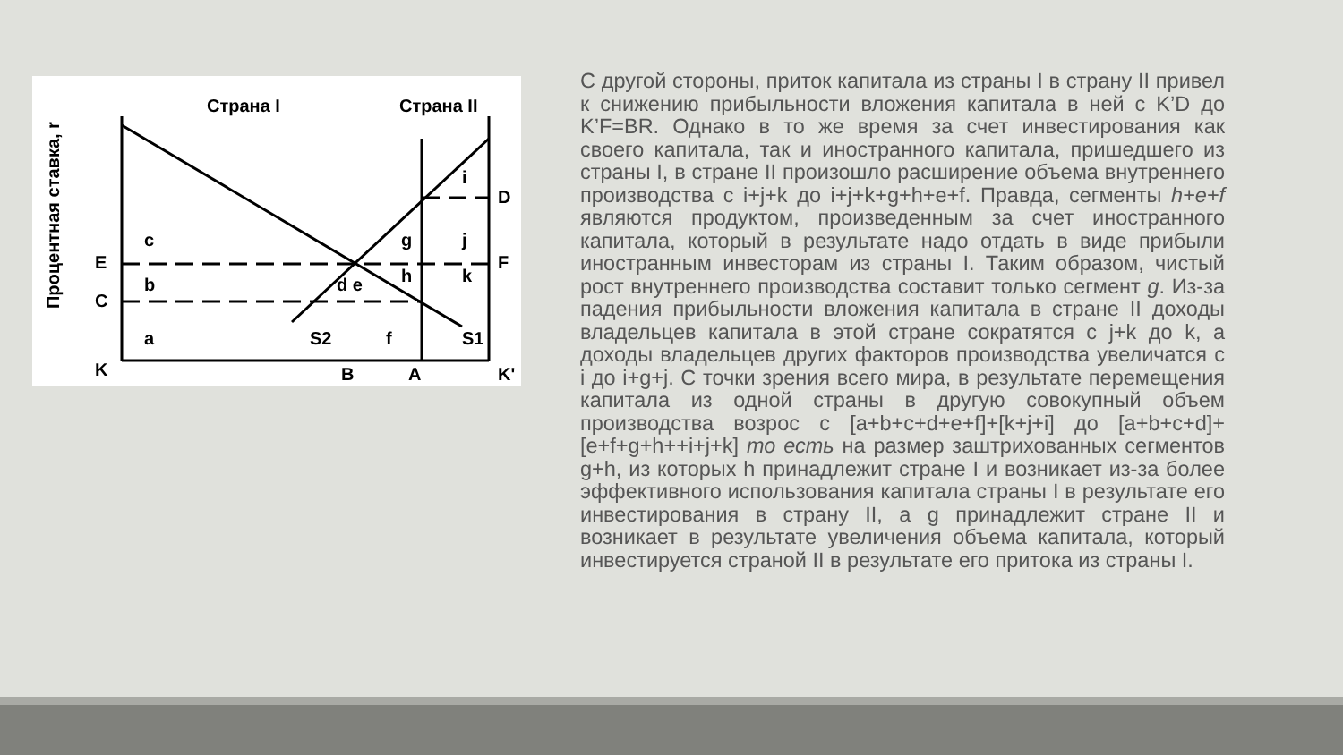Страна I
Страна II
c
b
a
S2
f
S1
i
g
j
h
k
d e
E
C
K
B
A
K'
D
F
Процентная ставка, r
С другой стороны, приток капитала из страны I в страну II привел к снижению прибыльности вложения капитала в ней с K’D до K’F=BR. Однако в то же время за счет инвестирования как своего капитала, так и иностранного капитала, пришедшего из страны I, в стране II произошло расширение объема внутреннего производства с i+j+k до i+j+k+g+h+e+f. Правда, сегменты h+e+f являются продуктом, произведенным за счет иностранного капитала, который в результате надо отдать в виде прибыли иностранным инвесторам из страны I. Таким образом, чистый рост внутреннего производства составит только сегмент g. Из-за падения прибыльности вложения капитала в стране II доходы владельцев капитала в этой стране сократятся с j+k до k, а доходы владельцев других факторов производства увеличатся с i до i+g+j. С точки зрения всего мира, в результате перемещения капитала из одной страны в другую совокупный объем производства возрос с [a+b+c+d+e+f]+[k+j+i] до [a+b+c+d]+[e+f+g+h++i+j+k] то есть на размер заштрихованных сегментов g+h, из которых h принадлежит стране I и возникает из-за более эффективного использования капитала страны I в результате его инвестирования в страну II, а g принадлежит стране II и возникает в результате увеличения объема капитала, который инвестируется страной II в результате его притока из страны I.